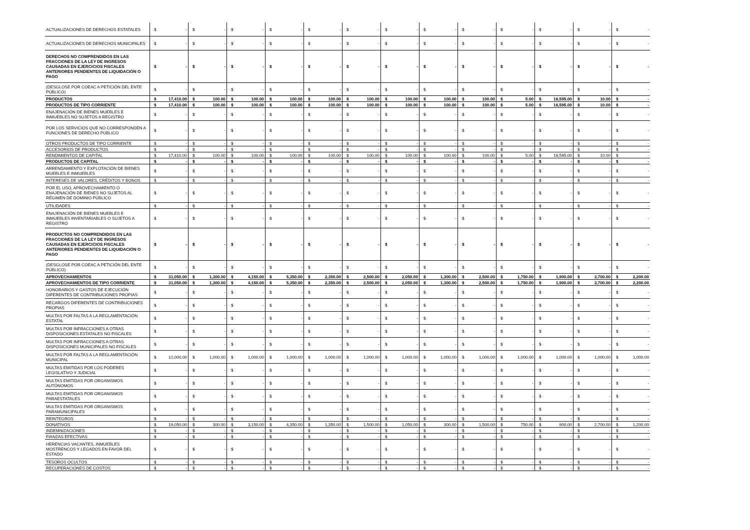| ACTUALIZACIONES DE DERECHOS ESTATALES | $ - | $ - | $ - | $ - | $ - | $ - | $ - | $ - | $ - | $ - | $ - | $ - | $ - |
| ACTUALIZACIONES DE DERECHOS MUNICIPALES | $ - | $ - | $ - | $ - | $ - | $ - | $ - | $ - | $ - | $ - | $ - | $ - | $ - |
| DERECHOS NO COMPRENDIDOS EN LAS FRACCIONES DE LA LEY DE INGRESOS CAUSADAS EN EJERCICIOS FISCALES ANTERIORES PENDIENTES DE LIQUIDACIÓN O PAGO | $ - | $ - | $ - | $ - | $ - | $ - | $ - | $ - | $ - | $ - | $ - | $ - | $ - |
| (DESGLOSE POR COEAC A PETICIÓN DEL ENTE PÚBLICO) | $ - | $ - | $ - | $ - | $ - | $ - | $ - | $ - | $ - | $ - | $ - | $ - | $ - |
| PRODUCTOS | $ 17,410.00 | $ 100.00 | $ 100.00 | $ 100.00 | $ 100.00 | $ 100.00 | $ 100.00 | $ 100.00 | $ 100.00 | $ 5.00 | $ 16,595.00 | $ 10.00 | $ - |
| PRODUCTOS DE TIPO CORRIENTE | $ 17,410.00 | $ 100.00 | $ 100.00 | $ 100.00 | $ 100.00 | $ 100.00 | $ 100.00 | $ 100.00 | $ 100.00 | $ 5.00 | $ 16,595.00 | $ 10.00 | $ - |
| ENAJENACIÓN DE BIENES MUEBLES E INMUEBLES NO SUJETOS A REGISTRO | $ - | $ - | $ - | $ - | $ - | $ - | $ - | $ - | $ - | $ - | $ - | $ - | $ - |
| POR LOS SERVICIOS QUE NO CORRESPONDEN A FUNCIONES DE DERECHO PÚBLICO | $ - | $ - | $ - | $ - | $ - | $ - | $ - | $ - | $ - | $ - | $ - | $ - | $ - |
| OTROS PRODUCTOS DE TIPO CORRIENTE | $ - | $ - | $ - | $ - | $ - | $ - | $ - | $ - | $ - | $ - | $ - | $ - | $ - |
| ACCESORIOS DE PRODUCTOS | $ - | $ - | $ - | $ - | $ - | $ - | $ - | $ - | $ - | $ - | $ - | $ - | $ - |
| RENDIMIENTOS DE CAPITAL | $ 17,410.00 | $ 100.00 | $ 100.00 | $ 100.00 | $ 100.00 | $ 100.00 | $ 100.00 | $ 100.00 | $ 100.00 | $ 5.00 | $ 16,595.00 | $ 10.00 | $ - |
| PRODUCTOS DE CAPITAL | $ - | $ - | $ - | $ - | $ - | $ - | $ - | $ - | $ - | $ - | $ - | $ - | $ - |
| ARRENDAMIENTO Y EXPLOTACIÓN DE BIENES MUEBLES E INMUEBLES | $ - | $ - | $ - | $ - | $ - | $ - | $ - | $ - | $ - | $ - | $ - | $ - | $ - |
| INTERESES DE VALORES, CRÉDITOS Y BONOS | $ - | $ - | $ - | $ - | $ - | $ - | $ - | $ - | $ - | $ - | $ - | $ - | $ - |
| POR EL USO, APROVECHAMIENTO O ENAJENACIÓN DE BIENES NO SUJETOS AL RÉGIMEN DE DOMINIO PÚBLICO | $ - | $ - | $ - | $ - | $ - | $ - | $ - | $ - | $ - | $ - | $ - | $ - | $ - |
| UTILIDADES | $ - | $ - | $ - | $ - | $ - | $ - | $ - | $ - | $ - | $ - | $ - | $ - | $ - |
| ENAJENACIÓN DE BIENES MUEBLES E INMUEBLES INVENTARIABLES O SUJETOS A REGISTRO | $ - | $ - | $ - | $ - | $ - | $ - | $ - | $ - | $ - | $ - | $ - | $ - | $ - |
| PRODUCTOS NO COMPRENDIDOS EN LAS FRACCIONES DE LA LEY DE INGRESOS CAUSADAS EN EJERCICIOS FISCALES ANTERIORES PENDIENTES DE LIQUIDACIÓN O PAGO | $ - | $ - | $ - | $ - | $ - | $ - | $ - | $ - | $ - | $ - | $ - | $ - | $ - |
| (DESGLOSE POR COEAC A PETICIÓN DEL ENTE PÚBLICO) | $ - | $ - | $ - | $ - | $ - | $ - | $ - | $ - | $ - | $ - | $ - | $ - | $ - |
| APROVECHAMIENTOS | $ 31,050.00 | $ 1,300.00 | $ 4,150.00 | $ 5,350.00 | $ 2,350.00 | $ 2,500.00 | $ 2,050.00 | $ 1,300.00 | $ 2,500.00 | $ 1,750.00 | $ 1,900.00 | $ 3,700.00 | $ 2,200.00 |
| APROVECHAMIENTOS DE TIPO CORRIENTE | $ 31,050.00 | $ 1,300.00 | $ 4,150.00 | $ 5,350.00 | $ 2,350.00 | $ 2,500.00 | $ 2,050.00 | $ 1,300.00 | $ 2,500.00 | $ 1,750.00 | $ 1,900.00 | $ 3,700.00 | $ 2,200.00 |
| HONORARIOS Y GASTOS DE EJECUCIÓN DIFERENTES DE CONTRIBUCIONES PROPIAS | $ - | $ - | $ - | $ - | $ - | $ - | $ - | $ - | $ - | $ - | $ - | $ - | $ - |
| RECARGOS DIFERENTES DE CONTRIBUCIONES PROPIAS | $ - | $ - | $ - | $ - | $ - | $ - | $ - | $ - | $ - | $ - | $ - | $ - | $ - |
| MULTAS POR FALTAS A LA REGLAMENTACIÓN ESTATAL | $ - | $ - | $ - | $ - | $ - | $ - | $ - | $ - | $ - | $ - | $ - | $ - | $ - |
| MULTAS POR INFRACCIONES A OTRAS DISPOSICIONES ESTATALES NO FISCALES | $ - | $ - | $ - | $ - | $ - | $ - | $ - | $ - | $ - | $ - | $ - | $ - | $ - |
| MULTAS POR INFRACCIONES A OTRAS DISPOSICIONES MUNICIPALES NO FISCALES | $ - | $ - | $ - | $ - | $ - | $ - | $ - | $ - | $ - | $ - | $ - | $ - | $ - |
| MULTAS POR FALTAS A LA REGLAMENTACIÓN MUNICIPAL | $ 12,000.00 | $ 1,000.00 | $ 1,000.00 | $ 1,000.00 | $ 1,000.00 | $ 1,000.00 | $ 1,000.00 | $ 1,000.00 | $ 1,000.00 | $ 1,000.00 | $ 1,000.00 | $ 1,000.00 | $ 1,000.00 |
| MULTAS EMITIDAS POR LOS PODERES LEGISLATIVO Y JUDICIAL | $ - | $ - | $ - | $ - | $ - | $ - | $ - | $ - | $ - | $ - | $ - | $ - | $ - |
| MULTAS EMITIDAS POR ORGANISMOS AUTÓNOMOS | $ - | $ - | $ - | $ - | $ - | $ - | $ - | $ - | $ - | $ - | $ - | $ - | $ - |
| MULTAS EMITIDAS POR ORGANISMOS PARAESTATALES | $ - | $ - | $ - | $ - | $ - | $ - | $ - | $ - | $ - | $ - | $ - | $ - | $ - |
| MULTAS EMITIDAS POR ORGANISMOS PARAMUNICIPALES | $ - | $ - | $ - | $ - | $ - | $ - | $ - | $ - | $ - | $ - | $ - | $ - | $ - |
| REINTEGROS | $ - | $ - | $ - | $ - | $ - | $ - | $ - | $ - | $ - | $ - | $ - | $ - | $ - |
| DONATIVOS | $ 19,050.00 | $ 300.00 | $ 3,150.00 | $ 4,350.00 | $ 1,350.00 | $ 1,500.00 | $ 1,050.00 | $ 300.00 | $ 1,500.00 | $ 750.00 | $ 900.00 | $ 2,700.00 | $ 1,200.00 |
| INDEMNIZACIONES | $ - | $ - | $ - | $ - | $ - | $ - | $ - | $ - | $ - | $ - | $ - | $ - | $ - |
| FIANZAS EFECTIVAS | $ - | $ - | $ - | $ - | $ - | $ - | $ - | $ - | $ - | $ - | $ - | $ - | $ - |
| HERENCIAS VACANTES, INMUEBLES MOSTRENCOS Y LEGADOS EN FAVOR DEL ESTADO | $ - | $ - | $ - | $ - | $ - | $ - | $ - | $ - | $ - | $ - | $ - | $ - | $ - |
| TESOROS OCULTOS | $ - | $ - | $ - | $ - | $ - | $ - | $ - | $ - | $ - | $ - | $ - | $ - | $ - |
| RECUPERACIONES DE COSTOS | $ - | $ - | $ - | $ - | $ - | $ - | $ - | $ - | $ - | $ - | $ - | $ - | $ - |